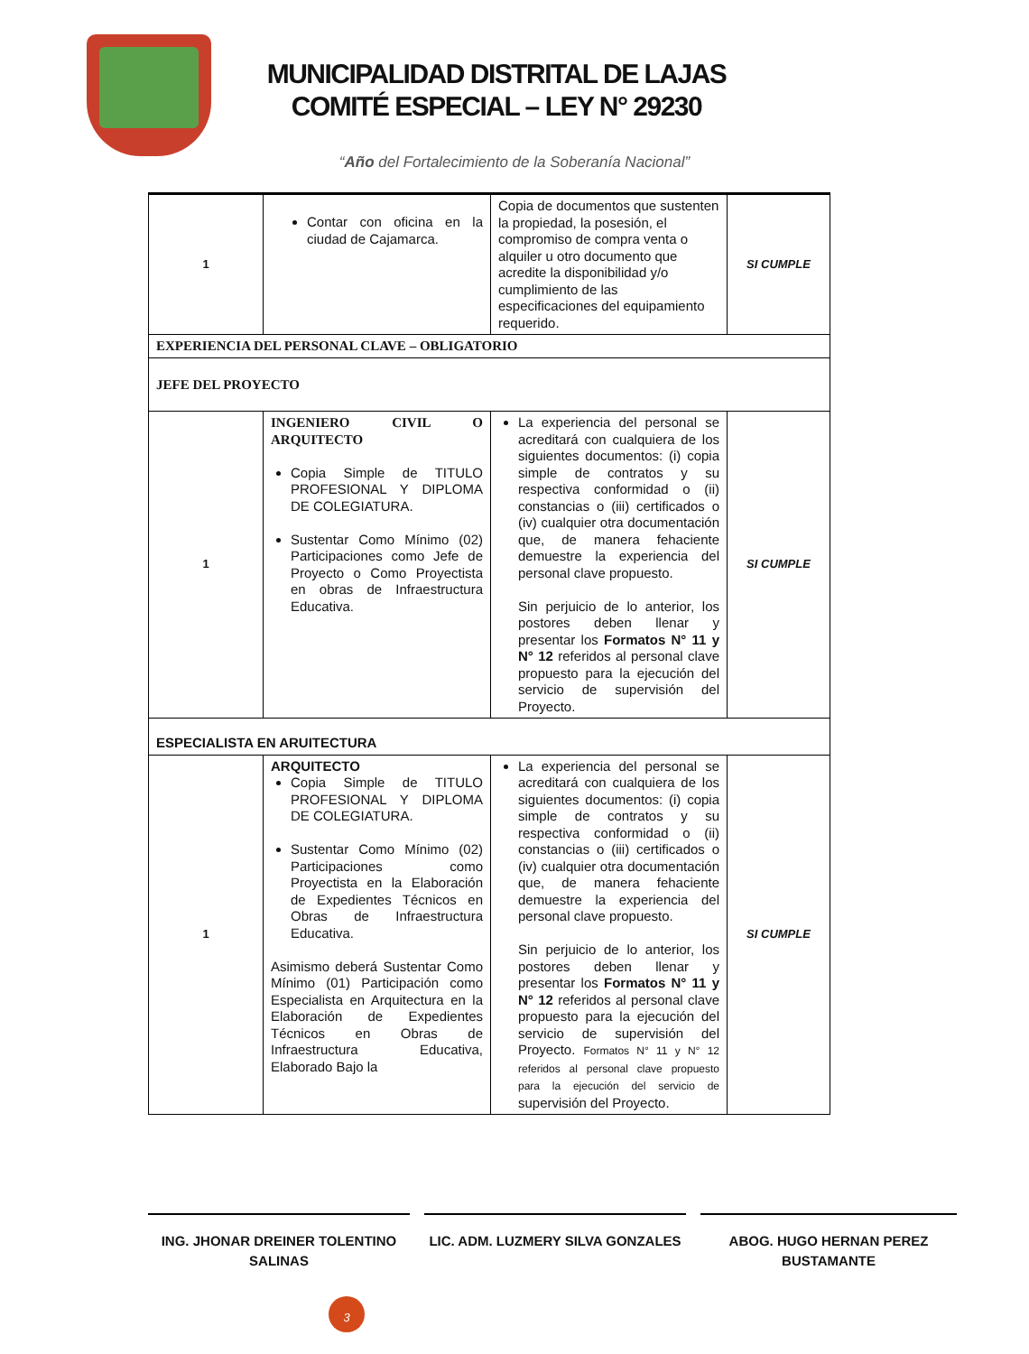MUNICIPALIDAD DISTRITAL DE LAJAS
COMITÉ ESPECIAL – LEY N° 29230
“Año del Fortalecimiento de la Soberanía Nacional”
| 1 | Contar con oficina en la ciudad de Cajamarca. | Copia de documentos que sustenten la propiedad, la posesión, el compromiso de compra venta o alquiler u otro documento que acredite la disponibilidad y/o cumplimiento de las especificaciones del equipamiento requerido. | SI CUMPLE |
| EXPERIENCIA DEL PERSONAL CLAVE – OBLIGATORIO | | | |
| JEFE DEL PROYECTO | | | |
| 1 | INGENIERO CIVIL O ARQUITECTO Copia Simple de TITULO PROFESIONAL Y DIPLOMA DE COLEGIATURA. Sustentar Como Mínimo (02) Participaciones como Jefe de Proyecto o Como Proyectista en obras de Infraestructura Educativa. | La experiencia del personal se acreditará con cualquiera de los siguientes documentos: (i) copia simple de contratos y su respectiva conformidad o (ii) constancias o (iii) certificados o (iv) cualquier otra documentación que, de manera fehaciente demuestre la experiencia del personal clave propuesto. Sin perjuicio de lo anterior, los postores deben llenar y presentar los Formatos N° 11 y N° 12 referidos al personal clave propuesto para la ejecución del servicio de supervisión del Proyecto. | SI CUMPLE |
| ESPECIALISTA EN ARUITECTURA | | | |
| 1 | ARQUITECTO Copia Simple de TITULO PROFESIONAL Y DIPLOMA DE COLEGIATURA. Sustentar Como Mínimo (02) Participaciones como Proyectista en la Elaboración de Expedientes Técnicos en Obras de Infraestructura Educativa. Asimismo deberá Sustentar Como Mínimo (01) Participación como Especialista en Arquitectura en la Elaboración de Expedientes Técnicos en Obras de Infraestructura Educativa, Elaborado Bajo la | La experiencia del personal se acreditará con cualquiera de los siguientes documentos: (i) copia simple de contratos y su respectiva conformidad o (ii) constancias o (iii) certificados o (iv) cualquier otra documentación que, de manera fehaciente demuestre la experiencia del personal clave propuesto. Sin perjuicio de lo anterior, los postores deben llenar y presentar los Formatos N° 11 y N° 12 referidos al personal clave propuesto para la ejecución del servicio de supervisión del Proyecto. Formatos N° 11 y N° 12 referidos al personal clave propuesto para la ejecución del servicio de supervisión del Proyecto. | SI CUMPLE |
ING. JHONAR DREINER TOLENTINO SALINAS
LIC. ADM. LUZMERY SILVA GONZALES
ABOG. HUGO HERNAN PEREZ BUSTAMANTE
3